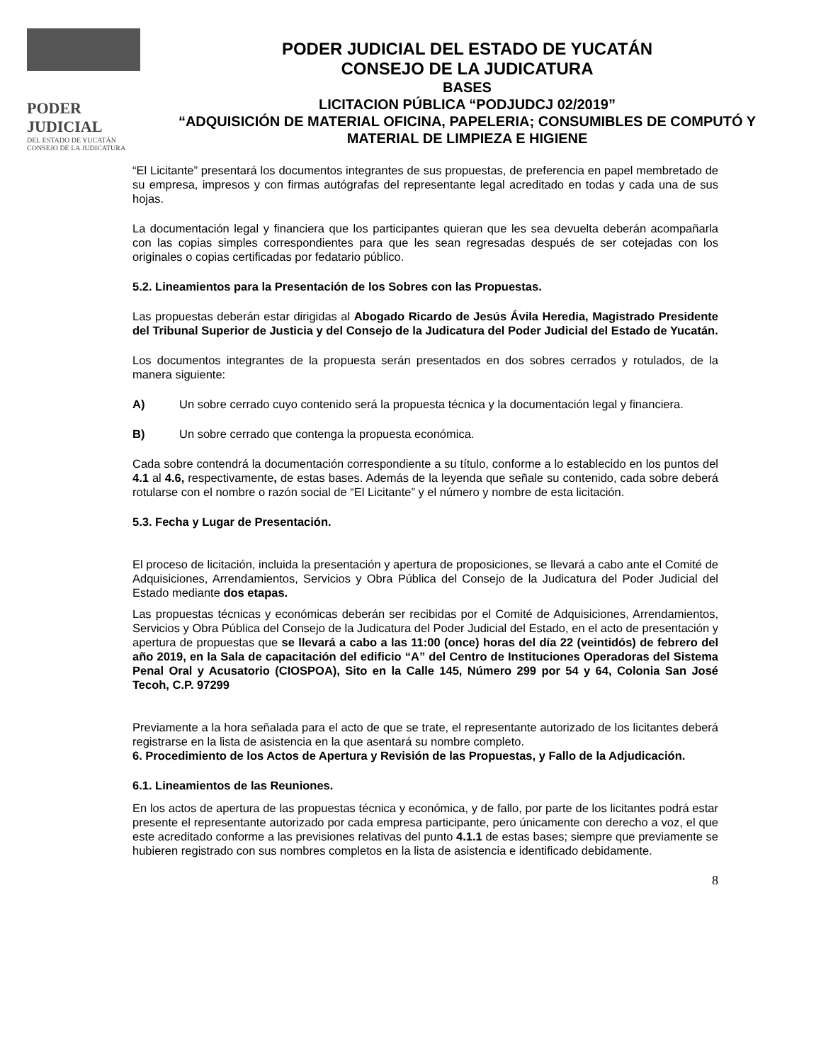PODER JUDICIAL
DEL ESTADO DE YUCATÁN
CONSEJO DE LA JUDICATURA
PODER JUDICIAL DEL ESTADO DE YUCATÁN
CONSEJO DE LA JUDICATURA
BASES
LICITACION PÚBLICA “PODJUDCJ 02/2019”
“ADQUISICIÓN DE MATERIAL OFICINA, PAPELERIA; CONSUMIBLES DE COMPUTÓ Y MATERIAL DE LIMPIEZA E HIGIENE
“El Licitante” presentará los documentos integrantes de sus propuestas, de preferencia en papel membretado de su empresa, impresos y con firmas autógrafas del representante legal acreditado en todas y cada una de sus hojas.
La documentación legal y financiera que los participantes quieran que les sea devuelta deberán acompañarla con las copias simples correspondientes para que les sean regresadas después de ser cotejadas con los originales o copias certificadas por fedatario público.
5.2. Lineamientos para la Presentación de los Sobres con las Propuestas.
Las propuestas deberán estar dirigidas al Abogado Ricardo de Jesús Ávila Heredia, Magistrado Presidente del Tribunal Superior de Justicia y del Consejo de la Judicatura del Poder Judicial del Estado de Yucatán.
Los documentos integrantes de la propuesta serán presentados en dos sobres cerrados y rotulados, de la manera siguiente:
A) Un sobre cerrado cuyo contenido será la propuesta técnica y la documentación legal y financiera.
B) Un sobre cerrado que contenga la propuesta económica.
Cada sobre contendrá la documentación correspondiente a su título, conforme a lo establecido en los puntos del 4.1 al 4.6, respectivamente, de estas bases. Además de la leyenda que señale su contenido, cada sobre deberá rotularse con el nombre o razón social de “El Licitante” y el número y nombre de esta licitación.
5.3. Fecha y Lugar de Presentación.
El proceso de licitación, incluida la presentación y apertura de proposiciones, se llevará a cabo ante el Comité de Adquisiciones, Arrendamientos, Servicios y Obra Pública del Consejo de la Judicatura del Poder Judicial del Estado mediante dos etapas.
Las propuestas técnicas y económicas deberán ser recibidas por el Comité de Adquisiciones, Arrendamientos, Servicios y Obra Pública del Consejo de la Judicatura del Poder Judicial del Estado, en el acto de presentación y apertura de propuestas que se llevará a cabo a las 11:00 (once) horas del día 22 (veintidós) de febrero del año 2019, en la Sala de capacitación del edificio “A” del Centro de Instituciones Operadoras del Sistema Penal Oral y Acusatorio (CIOSPOA), Sito en la Calle 145, Número 299 por 54 y 64, Colonia San José Tecoh, C.P. 97299
Previamente a la hora señalada para el acto de que se trate, el representante autorizado de los licitantes deberá registrarse en la lista de asistencia en la que asentará su nombre completo.
6. Procedimiento de los Actos de Apertura y Revisión de las Propuestas, y Fallo de la Adjudicación.
6.1. Lineamientos de las Reuniones.
En los actos de apertura de las propuestas técnica y económica, y de fallo, por parte de los licitantes podrá estar presente el representante autorizado por cada empresa participante, pero únicamente con derecho a voz, el que este acreditado conforme a las previsiones relativas del punto 4.1.1 de estas bases; siempre que previamente se hubieren registrado con sus nombres completos en la lista de asistencia e identificado debidamente.
8